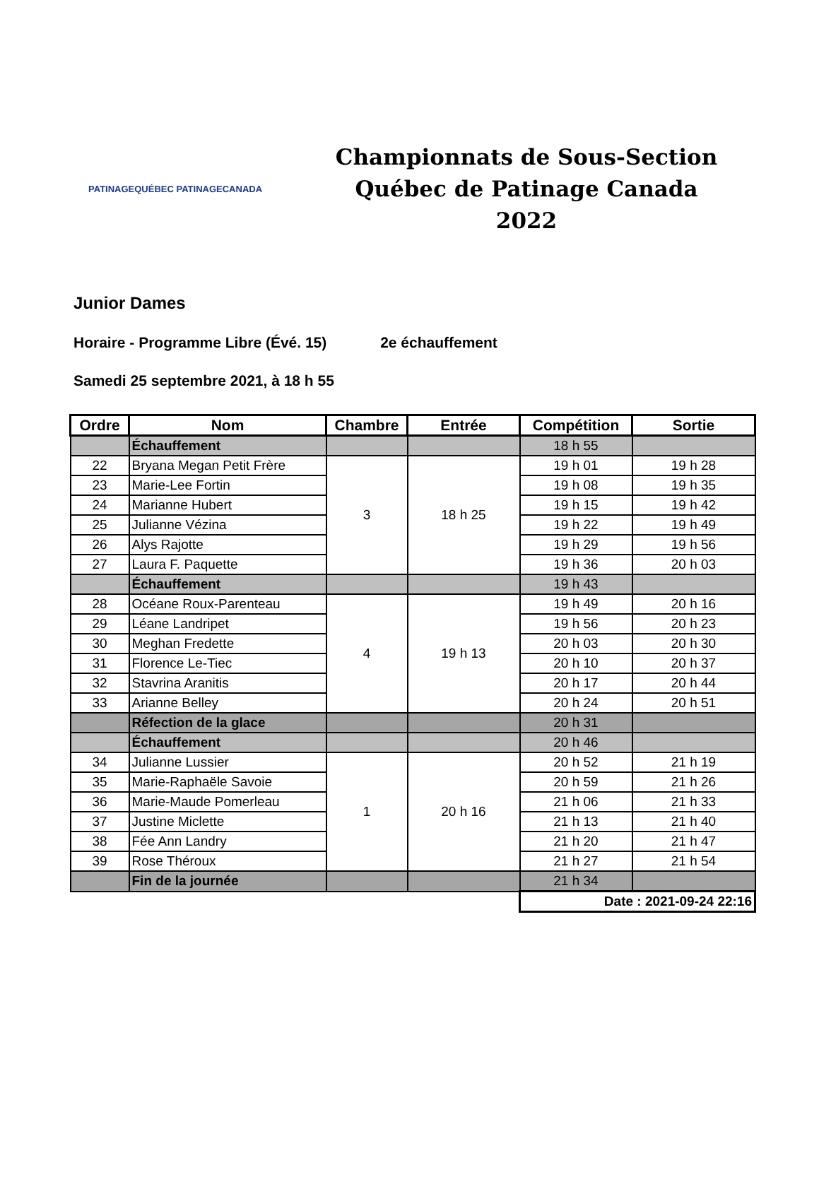PATINAGEQUÉBEC PATINAGECANADA
Championnats de Sous-Section
Québec de Patinage Canada 2022
Junior Dames
Horaire - Programme Libre (Évé. 15) 2e échauffement
Samedi 25 septembre 2021, à 18 h 55
| Ordre | Nom | Chambre | Entrée | Compétition | Sortie |
| --- | --- | --- | --- | --- | --- |
| | Échauffement | | | 18 h 55 | |
| 22 | Bryana Megan Petit Frère | 3 | 18 h 25 | 19 h 01 | 19 h 28 |
| 23 | Marie-Lee Fortin | | | 19 h 08 | 19 h 35 |
| 24 | Marianne Hubert | | | 19 h 15 | 19 h 42 |
| 25 | Julianne Vézina | | | 19 h 22 | 19 h 49 |
| 26 | Alys Rajotte | | | 19 h 29 | 19 h 56 |
| 27 | Laura F. Paquette | | | 19 h 36 | 20 h 03 |
| | Échauffement | | | 19 h 43 | |
| 28 | Océane Roux-Parenteau | 4 | 19 h 13 | 19 h 49 | 20 h 16 |
| 29 | Léane Landripet | | | 19 h 56 | 20 h 23 |
| 30 | Meghan Fredette | | | 20 h 03 | 20 h 30 |
| 31 | Florence Le-Tiec | | | 20 h 10 | 20 h 37 |
| 32 | Stavrina Aranitis | | | 20 h 17 | 20 h 44 |
| 33 | Arianne Belley | | | 20 h 24 | 20 h 51 |
| | Réfection de la glace | | | 20 h 31 | |
| | Échauffement | | | 20 h 46 | |
| 34 | Julianne Lussier | 1 | 20 h 16 | 20 h 52 | 21 h 19 |
| 35 | Marie-Raphaële Savoie | | | 20 h 59 | 21 h 26 |
| 36 | Marie-Maude Pomerleau | | | 21 h 06 | 21 h 33 |
| 37 | Justine Miclette | | | 21 h 13 | 21 h 40 |
| 38 | Fée Ann Landry | | | 21 h 20 | 21 h 47 |
| 39 | Rose Théroux | | | 21 h 27 | 21 h 54 |
| | Fin de la journée | | | 21 h 34 | |
| | | | | Date : 2021-09-24 22:16 | |